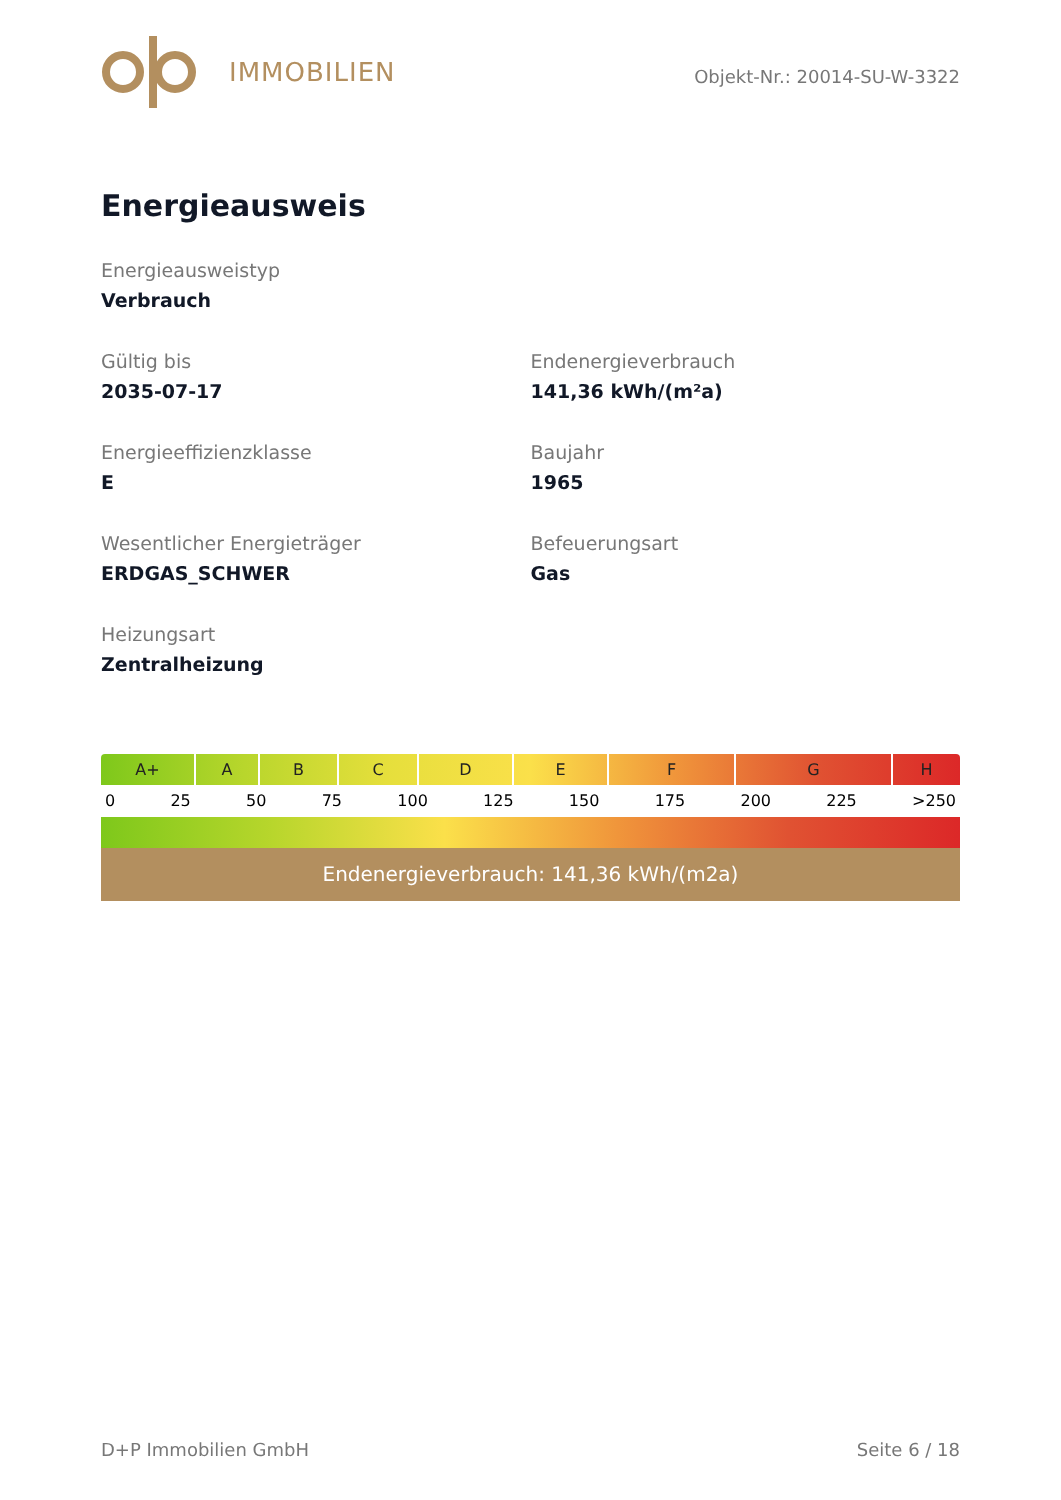IMMOBILIEN
Objekt-Nr.: 20014-SU-W-3322
Energieausweis
Energieausweistyp
Verbrauch
Gültig bis
2035-07-17
Endenergieverbrauch
141,36 kWh/(m²a)
Energieeffizienzklasse
E
Baujahr
1965
Wesentlicher Energieträger
ERDGAS_SCHWER
Befeuerungsart
Gas
Heizungsart
Zentralheizung
A+ A B C D E F G H
0 25 50 75 100 125 150 175 200 225 >250
Endenergieverbrauch: 141,36 kWh/(m2a)
D+P Immobilien GmbH Seite 6 / 18